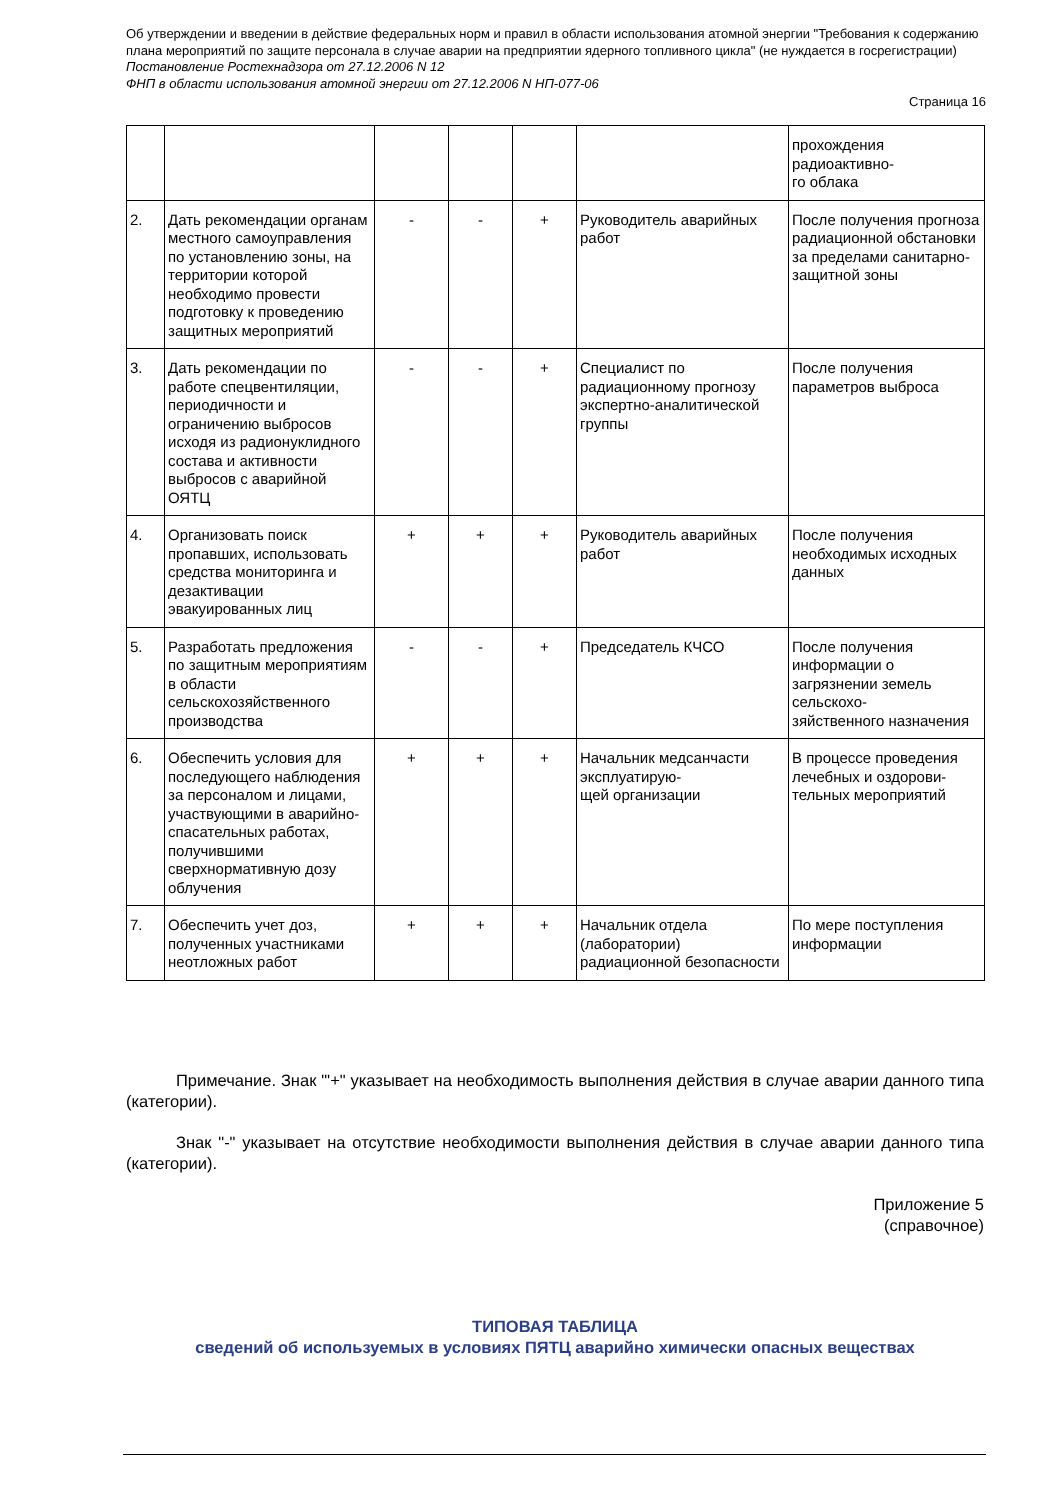Об утверждении и введении в действие федеральных норм и правил в области использования атомной энергии "Требования к содержанию плана мероприятий по защите персонала в случае аварии на предприятии ядерного топливного цикла" (не нуждается в госрегистрации)
Постановление Ростехнадзора от 27.12.2006 N 12
ФНП в области использования атомной энергии от 27.12.2006 N НП-077-06
Страница 16
| | | | | | | прохождения радиоактивно- го облака |
| 2. | Дать рекомендации органам местного самоуправления по установлению зоны, на территории которой необходимо провести подготовку к проведению защитных мероприятий | - | - | + | Руководитель аварийных работ | После получения прогноза радиационной обстановки за пределами санитарно-защитной зоны |
| 3. | Дать рекомендации по работе спецвентиляции, периодичности и ограничению выбросов исходя из радионуклидного состава и активности выбросов с аварийной ОЯТЦ | - | - | + | Специалист по радиационному прогнозу экспертно-аналитической группы | После получения параметров выброса |
| 4. | Организовать поиск пропавших, использовать средства мониторинга и дезактивации эвакуированных лиц | + | + | + | Руководитель аварийных работ | После получения необходимых исходных данных |
| 5. | Разработать предложения по защитным мероприятиям в области сельскохозяйственного производства | - | - | + | Председатель КЧСО | После получения информации о загрязнении земель сельскохо- зяйственного назначения |
| 6. | Обеспечить условия для последующего наблюдения за персоналом и лицами, участвующими в аварийно-спасательных работах, получившими сверхнормативную дозу облучения | + | + | + | Начальник медсанчасти эксплуатирую- щей организации | В процессе проведения лечебных и оздорови- тельных мероприятий |
| 7. | Обеспечить учет доз, полученных участниками неотложных работ | + | + | + | Начальник отдела (лаборатории) радиационной безопасности | По мере поступления информации |
Примечание. Знак "'+" указывает на необходимость выполнения действия в случае аварии данного типа (категории).
Знак "-" указывает на отсутствие необходимости выполнения действия в случае аварии данного типа (категории).
Приложение 5
(справочное)
ТИПОВАЯ ТАБЛИЦА
сведений об используемых в условиях ПЯТЦ аварийно химически опасных веществах